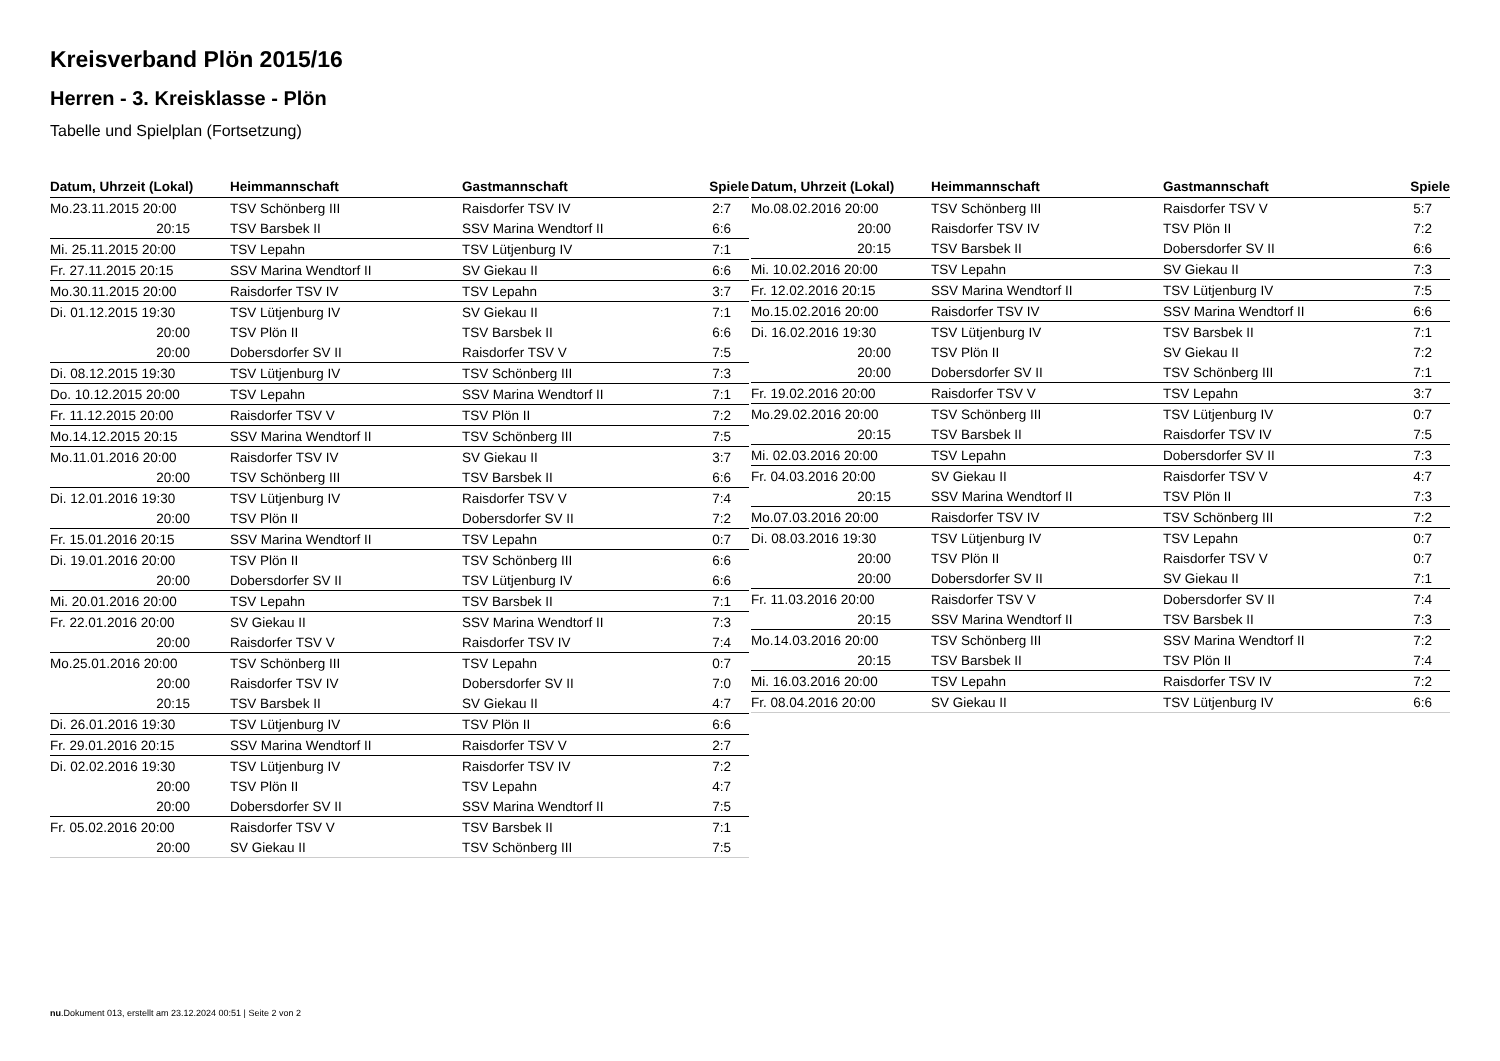Kreisverband Plön 2015/16
Herren - 3. Kreisklasse - Plön
Tabelle und Spielplan (Fortsetzung)
| Datum, Uhrzeit (Lokal) | Heimmannschaft | Gastmannschaft | Spiele |
| --- | --- | --- | --- |
| Mo.23.11.2015 20:00 | TSV Schönberg III | Raisdorfer TSV IV | 2:7 |
| 20:15 | TSV Barsbek II | SSV Marina Wendtorf II | 6:6 |
| Mi. 25.11.2015 20:00 | TSV Lepahn | TSV Lütjenburg IV | 7:1 |
| Fr. 27.11.2015 20:15 | SSV Marina Wendtorf II | SV Giekau II | 6:6 |
| Mo.30.11.2015 20:00 | Raisdorfer TSV IV | TSV Lepahn | 3:7 |
| Di. 01.12.2015 19:30 | TSV Lütjenburg IV | SV Giekau II | 7:1 |
| 20:00 | TSV Plön II | TSV Barsbek II | 6:6 |
| 20:00 | Dobersdorfer SV II | Raisdorfer TSV V | 7:5 |
| Di. 08.12.2015 19:30 | TSV Lütjenburg IV | TSV Schönberg III | 7:3 |
| Do. 10.12.2015 20:00 | TSV Lepahn | SSV Marina Wendtorf II | 7:1 |
| Fr. 11.12.2015 20:00 | Raisdorfer TSV V | TSV Plön II | 7:2 |
| Mo.14.12.2015 20:15 | SSV Marina Wendtorf II | TSV Schönberg III | 7:5 |
| Mo.11.01.2016 20:00 | Raisdorfer TSV IV | SV Giekau II | 3:7 |
| 20:00 | TSV Schönberg III | TSV Barsbek II | 6:6 |
| Di. 12.01.2016 19:30 | TSV Lütjenburg IV | Raisdorfer TSV V | 7:4 |
| 20:00 | TSV Plön II | Dobersdorfer SV II | 7:2 |
| Fr. 15.01.2016 20:15 | SSV Marina Wendtorf II | TSV Lepahn | 0:7 |
| Di. 19.01.2016 20:00 | TSV Plön II | TSV Schönberg III | 6:6 |
| 20:00 | Dobersdorfer SV II | TSV Lütjenburg IV | 6:6 |
| Mi. 20.01.2016 20:00 | TSV Lepahn | TSV Barsbek II | 7:1 |
| Fr. 22.01.2016 20:00 | SV Giekau II | SSV Marina Wendtorf II | 7:3 |
| 20:00 | Raisdorfer TSV V | Raisdorfer TSV IV | 7:4 |
| Mo.25.01.2016 20:00 | TSV Schönberg III | TSV Lepahn | 0:7 |
| 20:00 | Raisdorfer TSV IV | Dobersdorfer SV II | 7:0 |
| 20:15 | TSV Barsbek II | SV Giekau II | 4:7 |
| Di. 26.01.2016 19:30 | TSV Lütjenburg IV | TSV Plön II | 6:6 |
| Fr. 29.01.2016 20:15 | SSV Marina Wendtorf II | Raisdorfer TSV V | 2:7 |
| Di. 02.02.2016 19:30 | TSV Lütjenburg IV | Raisdorfer TSV IV | 7:2 |
| 20:00 | TSV Plön II | TSV Lepahn | 4:7 |
| 20:00 | Dobersdorfer SV II | SSV Marina Wendtorf II | 7:5 |
| Fr. 05.02.2016 20:00 | Raisdorfer TSV V | TSV Barsbek II | 7:1 |
| 20:00 | SV Giekau II | TSV Schönberg III | 7:5 |
| Datum, Uhrzeit (Lokal) | Heimmannschaft | Gastmannschaft | Spiele |
| --- | --- | --- | --- |
| Mo.08.02.2016 20:00 | TSV Schönberg III | Raisdorfer TSV V | 5:7 |
| 20:00 | Raisdorfer TSV IV | TSV Plön II | 7:2 |
| 20:15 | TSV Barsbek II | Dobersdorfer SV II | 6:6 |
| Mi. 10.02.2016 20:00 | TSV Lepahn | SV Giekau II | 7:3 |
| Fr. 12.02.2016 20:15 | SSV Marina Wendtorf II | TSV Lütjenburg IV | 7:5 |
| Mo.15.02.2016 20:00 | Raisdorfer TSV IV | SSV Marina Wendtorf II | 6:6 |
| Di. 16.02.2016 19:30 | TSV Lütjenburg IV | TSV Barsbek II | 7:1 |
| 20:00 | TSV Plön II | SV Giekau II | 7:2 |
| 20:00 | Dobersdorfer SV II | TSV Schönberg III | 7:1 |
| Fr. 19.02.2016 20:00 | Raisdorfer TSV V | TSV Lepahn | 3:7 |
| Mo.29.02.2016 20:00 | TSV Schönberg III | TSV Lütjenburg IV | 0:7 |
| 20:15 | TSV Barsbek II | Raisdorfer TSV IV | 7:5 |
| Mi. 02.03.2016 20:00 | TSV Lepahn | Dobersdorfer SV II | 7:3 |
| Fr. 04.03.2016 20:00 | SV Giekau II | Raisdorfer TSV V | 4:7 |
| 20:15 | SSV Marina Wendtorf II | TSV Plön II | 7:3 |
| Mo.07.03.2016 20:00 | Raisdorfer TSV IV | TSV Schönberg III | 7:2 |
| Di. 08.03.2016 19:30 | TSV Lütjenburg IV | TSV Lepahn | 0:7 |
| 20:00 | TSV Plön II | Raisdorfer TSV V | 0:7 |
| 20:00 | Dobersdorfer SV II | SV Giekau II | 7:1 |
| Fr. 11.03.2016 20:00 | Raisdorfer TSV V | Dobersdorfer SV II | 7:4 |
| 20:15 | SSV Marina Wendtorf II | TSV Barsbek II | 7:3 |
| Mo.14.03.2016 20:00 | TSV Schönberg III | SSV Marina Wendtorf II | 7:2 |
| 20:15 | TSV Barsbek II | TSV Plön II | 7:4 |
| Mi. 16.03.2016 20:00 | TSV Lepahn | Raisdorfer TSV IV | 7:2 |
| Fr. 08.04.2016 20:00 | SV Giekau II | TSV Lütjenburg IV | 6:6 |
nu.Dokument 013, erstellt am 23.12.2024 00:51 | Seite 2 von 2